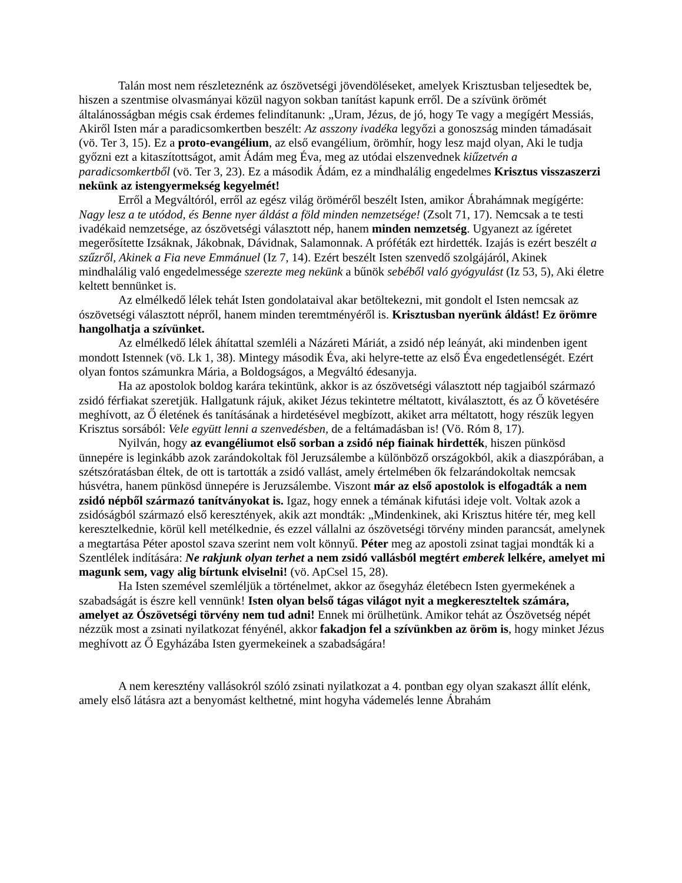Talán most nem részleteznénk az ószövetségi jövendöléseket, amelyek Krisztusban teljesedtek be, hiszen a szentmise olvasmányai közül nagyon sokban tanítást kapunk erről. De a szívünk örömét általánosságban mégis csak érdemes felindítanunk: „Uram, Jézus, de jó, hogy Te vagy a megígért Messiás, Akiről Isten már a paradicsomkertben beszélt: Az asszony ivadéka legyőzi a gonoszság minden támadásait (vö. Ter 3, 15). Ez a proto-evangélium, az első evangélium, örömhír, hogy lesz majd olyan, Aki le tudja győzni ezt a kitaszítottságot, amit Ádám meg Éva, meg az utódai elszenvednek kiűzetvén a paradicsomkertből (vö. Ter 3, 23). Ez a második Ádám, ez a mindhalálig engedelmes Krisztus visszaszerzi nekünk az istengyermekség kegyelmét!
Erről a Megváltóról, erről az egész világ öröméről beszélt Isten, amikor Ábrahámnak megígérte: Nagy lesz a te utódod, és Benne nyer áldást a föld minden nemzetsége! (Zsolt 71, 17). Nemcsak a te testi ivadékaid nemzetsége, az ószövetségi választott nép, hanem minden nemzetség. Ugyanezt az ígéretet megerősítette Izsáknak, Jákobnak, Dávidnak, Salamonnak. A próféták ezt hirdették. Izajás is ezért beszélt a szűzről, Akinek a Fia neve Emmánuel (Iz 7, 14). Ezért beszélt Isten szenvedő szolgájáról, Akinek mindhalálig való engedelmessége szerezte meg nekünk a bűnök sebéből való gyógyulást (Iz 53, 5), Aki életre keltett bennünket is.
Az elmélkedő lélek tehát Isten gondolataival akar betöltekezni, mit gondolt el Isten nemcsak az ószövetségi választott népről, hanem minden teremtményéről is. Krisztusban nyerünk áldást! Ez örömre hangolhatja a szívünket.
Az elmélkedő lélek áhítattal szemléli a Názáreti Máriát, a zsidó nép leányát, aki mindenben igent mondott Istennek (vö. Lk 1, 38). Mintegy második Éva, aki helyre-tette az első Éva engedetlenségét. Ezért olyan fontos számunkra Mária, a Boldogságos, a Megváltó édesanyja.
Ha az apostolok boldog karára tekintünk, akkor is az ószövetségi választott nép tagjaiból származó zsidó férfiakat szeretjük. Hallgatunk rájuk, akiket Jézus tekintetre méltatott, kiválasztott, és az Ő követésére meghívott, az Ő életének és tanításának a hirdetésével megbízott, akiket arra méltatott, hogy részük legyen Krisztus sorsából: Vele együtt lenni a szenvedésben, de a feltámadásban is! (Vö. Róm 8, 17).
Nyilván, hogy az evangéliumot első sorban a zsidó nép fiainak hirdették, hiszen pünkösd ünnepére is leginkább azok zarándokoltak föl Jeruzsálembe a különböző országokból, akik a diaszpórában, a szétszóratásban éltek, de ott is tartották a zsidó vallást, amely értelmében ők felzarándokoltak nemcsak húsvétra, hanem pünkösd ünnepére is Jeruzsálembe. Viszont már az első apostolok is elfogadták a nem zsidó népből származó tanítványokat is. Igaz, hogy ennek a témának kifutási ideje volt. Voltak azok a zsidóságból származó első keresztények, akik azt mondták: „Mindenkinek, aki Krisztus hitére tér, meg kell keresztelkednie, körül kell metélkednie, és ezzel vállalni az ószövetségi törvény minden parancsát, amelynek a megtartása Péter apostol szava szerint nem volt könnyű. Péter meg az apostoli zsinat tagjai mondták ki a Szentlélek indítására: Ne rakjunk olyan terhet a nem zsidó vallásból megtért emberek lelkére, amelyet mi magunk sem, vagy alig bírtunk elviselni! (vö. ApCsel 15, 28).
Ha Isten szemével szemléljük a történelmet, akkor az ősegyház életébecn Isten gyermekének a szabadságát is észre kell vennünk! Isten olyan belső tágas világot nyit a megkereszteltek számára, amelyet az Ószövetségi törvény nem tud adni! Ennek mi örülhetünk. Amikor tehát az Ószövetség népét nézzük most a zsinati nyilatkozat fényénél, akkor fakadjon fel a szívünkben az öröm is, hogy minket Jézus meghívott az Ő Egyházába Isten gyermekeinek a szabadságára!
A nem keresztény vallásokról szóló zsinati nyilatkozat a 4. pontban egy olyan szakaszt állít elénk, amely első látásra azt a benyomást kelthetné, mint hogyha vádemelés lenne Ábrahám